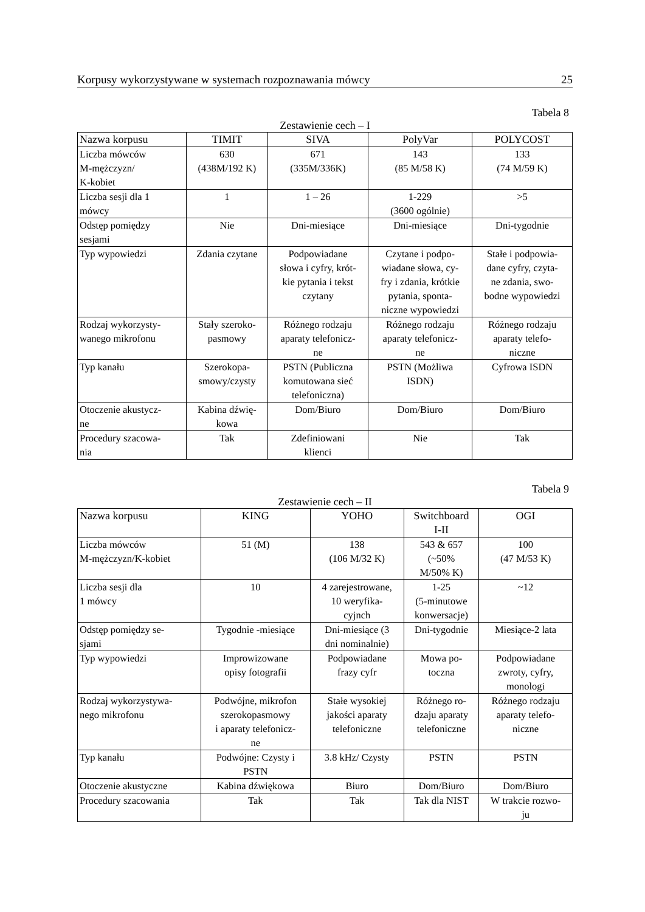Korpusy wykorzystywane w systemach rozpoznawania mówcy 25
Tabela 8
Zestawienie cech – I
| Nazwa korpusu | TIMIT | SIVA | PolyVar | POLYCOST |
| --- | --- | --- | --- | --- |
| Liczba mówców M-mężczyzn/ K-kobiet | 630 (438M/192 K) | 671 (335M/336K) | 143 (85 M/58 K) | 133 (74 M/59 K) |
| Liczba sesji dla 1 mówcy | 1 | 1 – 26 | 1-229 (3600 ogólnie) | >5 |
| Odstęp pomiędzy sesjami | Nie | Dni-miesiące | Dni-miesiące | Dni-tygodnie |
| Typ wypowiedzi | Zdania czytane | Podpowiadane słowa i cyfry, krót- kie pytania i tekst czytany | Czytane i podpo- wiadane słowa, cy- fry i zdania, krótkie pytania, sponta- niczne wypowiedzi | Stałe i podpowia- dane cyfry, czyta- ne zdania, swo- bodne wypowiedzi |
| Rodzaj wykorzysty- wanego mikrofonu | Stały szeroko- pasmowy | Różnego rodzaju aparaty telefonicz- ne | Różnego rodzaju aparaty telefonicz- ne | Różnego rodzaju aparaty telefo- niczne |
| Typ kanału | Szerokopa- smowy/czysty | PSTN (Publiczna komutowana sieć telefoniczna) | PSTN (Możliwa ISDN) | Cyfrowa ISDN |
| Otoczenie akustycz- ne | Kabina dźwię- kowa | Dom/Biuro | Dom/Biuro | Dom/Biuro |
| Procedury szacowa- nia | Tak | Zdefiniowani klienci | Nie | Tak |
Tabela 9
Zestawienie cech – II
| Nazwa korpusu | KING | YOHO | Switchboard I-II | OGI |
| --- | --- | --- | --- | --- |
| Liczba mówców M-mężczyzn/K-kobiet | 51 (M) | 138 (106 M/32 K) | 543 & 657 (~50% M/50% K) | 100 (47 M/53 K) |
| Liczba sesji dla 1 mówcy | 10 | 4 zarejestrowane, 10 weryfika- cyjnch | 1-25 (5-minutowe konwersacje) | ~12 |
| Odstęp pomiędzy se- sjami | Tygodnie -miesiące | Dni-miesiące (3 dni nominalnie) | Dni-tygodnie | Miesiące-2 lata |
| Typ wypowiedzi | Improwizowane opisy fotografii | Podpowiadane frazy cyfr | Mowa po- toczna | Podpowiadane zwroty, cyfry, monologi |
| Rodzaj wykorzystywa- nego mikrofonu | Podwójne, mikrofon szerokopasmowy i aparaty telefonicz- ne | Stałe wysokiej jakości aparaty telefoniczne | Różnego ro- dzaju aparaty telefoniczne | Różnego rodzaju aparaty telefo- niczne |
| Typ kanału | Podwójne: Czysty i PSTN | 3.8 kHz/ Czysty | PSTN | PSTN |
| Otoczenie akustyczne | Kabina dźwiękowa | Biuro | Dom/Biuro | Dom/Biuro |
| Procedury szacowania | Tak | Tak | Tak dla NIST | W trakcie rozwo- ju |